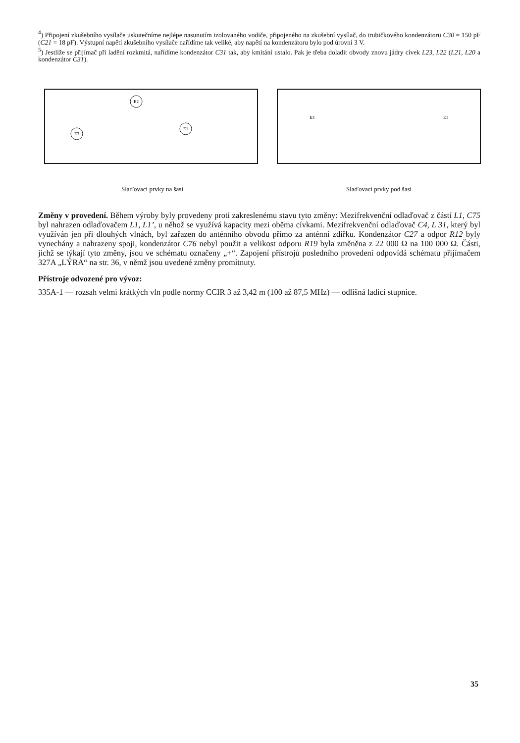<sup>4</sup>) Připojení zkušebního vysílače uskutečníme nejlépe nasunutím izolovaného vodiče, připojeného na zkušební vysílač, do trubičkového kondenzátoru C30 = 150 pF (C21 = 18 pF). Výstupní napětí zkušebního vysílače nařídíme tak veliké, aby napětí na kondenzátoru bylo pod úrovní 3 V.
<sup>5</sup>) Jestliže se přijímač při ladění rozkmitá, nařídíme kondenzátor C31 tak, aby kmitání ustalo. Pak je třeba doladit obvody znovu jádry cívek L23, L22 (L21, L20 a kondenzátor C31).
E2
E1
E3
Slaďovací prvky na šasi
E3
E1
Slaďovací prvky pod šasi
Změny v provedení. Během výroby byly provedeny proti zakreslenému stavu tyto změny: Mezifrekvenční odlaďovač z částí L1, C75 byl nahrazen odlaďovačem L1, L1’, u něhož se využívá kapacity mezi oběma cívkami. Mezifrekvenční odlaďovač C4, L 31, který byl využíván jen při dlouhých vlnách, byl zařazen do anténního obvodu přímo za anténní zdířku. Kondenzátor C27 a odpor R12 byly vynechány a nahrazeny spoji, kondenzátor C76 nebyl použit a velikost odporu R19 byla změněna z 22 000 Ω na 100 000 Ω. Části, jichž se týkají tyto změny, jsou ve schématu označeny „+“. Zapojení přístrojů posledního provedení odpovídá schématu přijímačem 327A „LÝRA“ na str. 36, v němž jsou uvedené změny promítnuty.
Přístroje odvozené pro vývoz:
335A-1 — rozsah velmi krátkých vln podle normy CCIR 3 až 3,42 m (100 až 87,5 MHz) — odlišná ladicí stupnice.
35